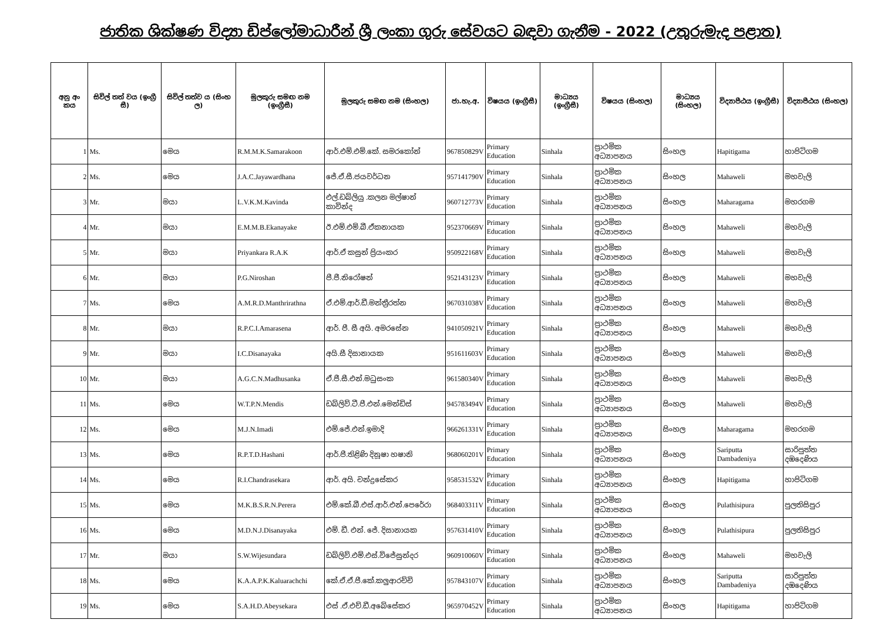ජාතික ශික්ෂණ විද්‍යා ඩිප්ලෝමාධාරීන් ශ්‍රී ලංකා ගුරු සේවයට බඳවා ගැනීම - 2022 (උතුරුමැද පළාත)
| අනු අං කය | සිවිල් තත් වය (ඉංග්‍රී සී) | සිවිල් තත්ව ය (සිංහ ල) | මුලකුරු සමඟ නම (ඉංග්‍රීසී) | මුලකුරු සමඟ නම (සිංහල) | ජා.හැ.අ. | විෂයය (ඉංග්‍රීසී) | මාධ්‍යය (ඉංග්‍රීසී) | විෂයය (සිංහල) | මාධ්‍යය (සිංහල) | විද්‍යාපීඨය (ඉංග්‍රීසී) | විද්‍යාපීඨය (සිංහල) |
| --- | --- | --- | --- | --- | --- | --- | --- | --- | --- | --- | --- |
| 1 | Ms. | මෙය | R.M.M.K.Samarakoon | ආර්.එම්.එම්.කේ. සමරකෝන් | 967850829V | Primary Education | Sinhala | ප්‍රාථමික අධ්‍යාපනය | සිංහල | Hapitigama | හාපිටිගම |
| 2 | Ms. | මෙය | J.A.C.Jayawardhana | ජේ.ඒ.සී.ජයවර්ධන | 957141790V | Primary Education | Sinhala | ප්‍රාථමික අධ්‍යාපනය | සිංහල | Mahaweli | මහවැලි |
| 3 | Mr. | මයා | L.V.K.M.Kavinda | එල්.ඩබ්ලියු .කලන මල්ෂාන් කාවින්ද | 960712773V | Primary Education | Sinhala | ප්‍රාථමික අධ්‍යාපනය | සිංහල | Maharagama | මහරගම |
| 4 | Mr. | මයා | E.M.M.B.Ekanayake | ඊ.එම්.එම්.බී.ඒකනායක | 952370669V | Primary Education | Sinhala | ප්‍රාථමික අධ්‍යාපනය | සිංහල | Mahaweli | මහවැලි |
| 5 | Mr. | මයා | Priyankara R.A.K | ආර්.ඒ කසුන් ප්‍රියංකර | 950922168V | Primary Education | Sinhala | ප්‍රාථමික අධ්‍යාපනය | සිංහල | Mahaweli | මහවැලි |
| 6 | Mr. | මයා | P.G.Niroshan | පී.ජී.නිරෝෂන් | 952143123V | Primary Education | Sinhala | ප්‍රාථමික අධ්‍යාපනය | සිංහල | Mahaweli | මහවැලි |
| 7 | Ms. | මෙය | A.M.R.D.Manthrirathna | ඒ.එම්.ආර්.ඩී.මන්ත්‍රීරත්න | 967031038V | Primary Education | Sinhala | ප්‍රාථමික අධ්‍යාපනය | සිංහල | Mahaweli | මහවැලි |
| 8 | Mr. | මයා | R.P.C.I.Amarasena | ආර්. පී. සී අයි. අමරසේන | 941050921V | Primary Education | Sinhala | ප්‍රාථමික අධ්‍යාපනය | සිංහල | Mahaweli | මහවැලි |
| 9 | Mr. | මයා | I.C.Disanayaka | අයි.සී දිසානායක | 951611603V | Primary Education | Sinhala | ප්‍රාථමික අධ්‍යාපනය | සිංහල | Mahaweli | මහවැලි |
| 10 | Mr. | මයා | A.G.C.N.Madhusanka | ඒ.ජී.සී.එන්.මධුසංක | 961580340V | Primary Education | Sinhala | ප්‍රාථමික අධ්‍යාපනය | සිංහල | Mahaweli | මහවැලි |
| 11 | Ms. | මෙය | W.T.P.N.Mendis | ඩබ්ලිව්.ටී.පී.එන්.මෙන්ඩිස් | 945783494V | Primary Education | Sinhala | ප්‍රාථමික අධ්‍යාපනය | සිංහල | Mahaweli | මහවැලි |
| 12 | Ms. | මෙය | M.J.N.Imadi | එම්.ජේ.එන්.ඉමාදි | 966261331V | Primary Education | Sinhala | ප්‍රාථමික අධ්‍යාපනය | සිංහල | Maharagama | මහරගම |
| 13 | Ms. | මෙය | R.P.T.D.Hashani | ආර්.පී.තිළිණි දිනූෂා හෂානි | 968060201V | Primary Education | Sinhala | ප්‍රාථමික අධ්‍යාපනය | සිංහල | Sariputta Dambadeniya | සාරිපුත්ත දඹදෙණිය |
| 14 | Ms. | මෙය | R.I.Chandrasekara | ආර්. අයි. චන්ද්‍රසේකර | 958531532V | Primary Education | Sinhala | ප්‍රාථමික අධ්‍යාපනය | සිංහල | Hapitigama | හාපිටිගම |
| 15 | Ms. | මෙය | M.K.B.S.R.N.Perera | එම්.කේ.බී.එස්.ආර්.එන්.පෙරේරා | 968403311V | Primary Education | Sinhala | ප්‍රාථමික අධ්‍යාපනය | සිංහල | Pulathisipura | පුලතිසිපුර |
| 16 | Ms. | මෙය | M.D.N.J.Disanayaka | එම්. ඩී. එන්. ජේ. දිසානායක | 957631410V | Primary Education | Sinhala | ප්‍රාථමික අධ්‍යාපනය | සිංහල | Pulathisipura | පුලතිසිපුර |
| 17 | Mr. | මයා | S.W.Wijesundara | ඩබ්ලිව්.එම්.එස්.විජේසුන්දර | 960910060V | Primary Education | Sinhala | ප්‍රාථමික අධ්‍යාපනය | සිංහල | Mahaweli | මහවැලි |
| 18 | Ms. | මෙය | K.A.A.P.K.Kaluarachchi | කේ.ඒ.ඒ.පී.කේ.කලුආරච්චි | 957843107V | Primary Education | Sinhala | ප්‍රාථමික අධ්‍යාපනය | සිංහල | Sariputta Dambadeniya | සාරිපුත්ත දඹදෙණිය |
| 19 | Ms. | මෙය | S.A.H.D.Abeysekara | එස් .ඒ.එච්.ඩී.අබේසේකර | 965970452V | Primary Education | Sinhala | ප්‍රාථමික අධ්‍යාපනය | සිංහල | Hapitigama | හාපිටිගම |